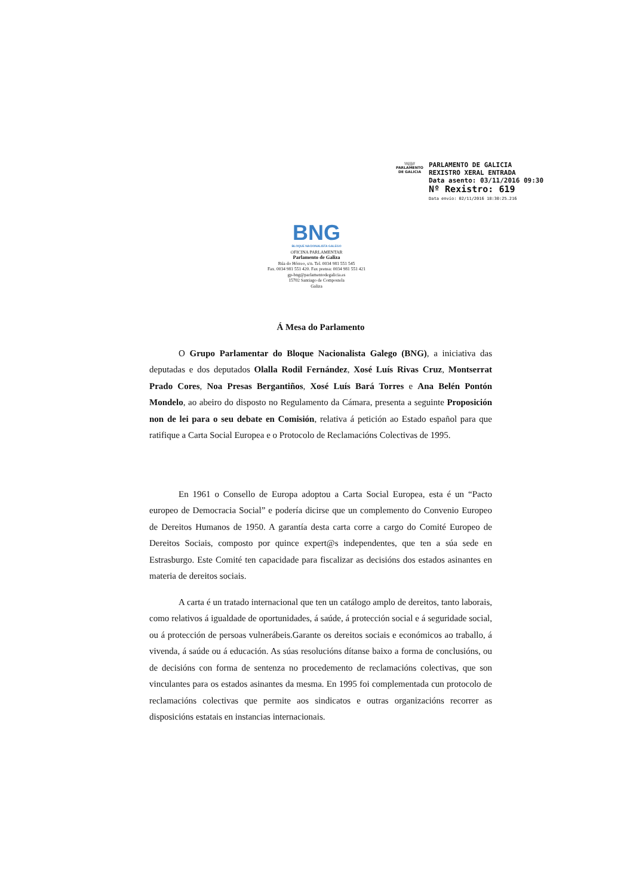\\\|||//
PARLAMENTO
DE GALICIA
PARLAMENTO DE GALICIA
REXISTRO XERAL ENTRADA
Data asento: 03/11/2016 09:30
Nº Rexistro: 619
Data envío: 02/11/2016 18:30:25.216
BNG
BLOQUE NACIONALISTA GALEGO
OFICINA PARLAMENTAR
Parlamento de Galiza
Rúa do Hórreo, s/n. Tel. 0034 981 551 545
Fax. 0034 981 551 420. Fax prensa: 0034 981 551 421
gp-bng@parlamentodegalicia.es
15702 Santiago de Compostela
Galiza
Á Mesa do Parlamento
O Grupo Parlamentar do Bloque Nacionalista Galego (BNG), a iniciativa das deputadas e dos deputados Olalla Rodil Fernández, Xosé Luís Rivas Cruz, Montserrat Prado Cores, Noa Presas Bergantiños, Xosé Luís Bará Torres e Ana Belén Pontón Mondelo, ao abeiro do disposto no Regulamento da Cámara, presenta a seguinte Proposición non de lei para o seu debate en Comisión, relativa á petición ao Estado español para que ratifique a Carta Social Europea e o Protocolo de Reclamacións Colectivas de 1995.
En 1961 o Consello de Europa adoptou a Carta Social Europea, esta é un “Pacto europeo de Democracia Social” e podería dicirse que un complemento do Convenio Europeo de Dereitos Humanos de 1950. A garantía desta carta corre a cargo do Comité Europeo de Dereitos Sociais, composto por quince expert@s independentes, que ten a súa sede en Estrasburgo. Este Comité ten capacidade para fiscalizar as decisións dos estados asinantes en materia de dereitos sociais.
A carta é un tratado internacional que ten un catálogo amplo de dereitos, tanto laborais, como relativos á igualdade de oportunidades, á saúde, á protección social e á seguridade social, ou á protección de persoas vulnerábeis.Garante os dereitos sociais e económicos ao traballo, á vivenda, á saúde ou á educación. As súas resolucións dítanse baixo a forma de conclusións, ou de decisións con forma de sentenza no procedemento de reclamacións colectivas, que son vinculantes para os estados asinantes da mesma. En 1995 foi complementada cun protocolo de reclamacións colectivas que permite aos sindicatos e outras organizacións recorrer as disposicións estatais en instancias internacionais.